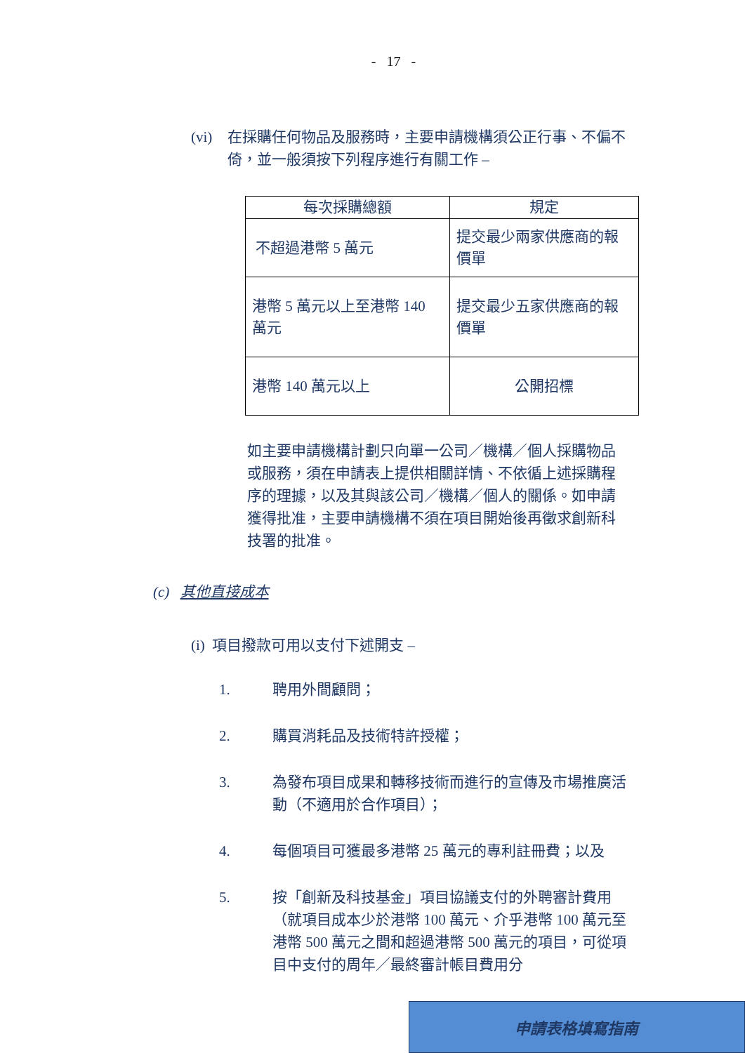- 17 -
(vi) 在採購任何物品及服務時，主要申請機構須公正行事、不偏不倚，並一般須按下列程序進行有關工作 –
| 每次採購總額 | 規定 |
| --- | --- |
| 不超過港幣 5 萬元 | 提交最少兩家供應商的報價單 |
| 港幣 5 萬元以上至港幣 140 萬元 | 提交最少五家供應商的報價單 |
| 港幣 140 萬元以上 | 公開招標 |
如主要申請機構計劃只向單一公司／機構／個人採購物品或服務，須在申請表上提供相關詳情、不依循上述採購程序的理據，以及其與該公司／機構／個人的關係。如申請獲得批准，主要申請機構不須在項目開始後再徵求創新科技署的批准。
(c) 其他直接成本
(i) 項目撥款可用以支付下述開支 –
1. 聘用外間顧問；
2. 購買消耗品及技術特許授權；
3. 為發布項目成果和轉移技術而進行的宣傳及市場推廣活動（不適用於合作項目）；
4. 每個項目可獲最多港幣 25 萬元的專利註冊費；以及
5. 按「創新及科技基金」項目協議支付的外聘審計費用（就項目成本少於港幣 100 萬元、介乎港幣 100 萬元至港幣 500 萬元之間和超過港幣 500 萬元的項目，可從項目中支付的周年／最終審計帳目費用分
申請表格填寫指南